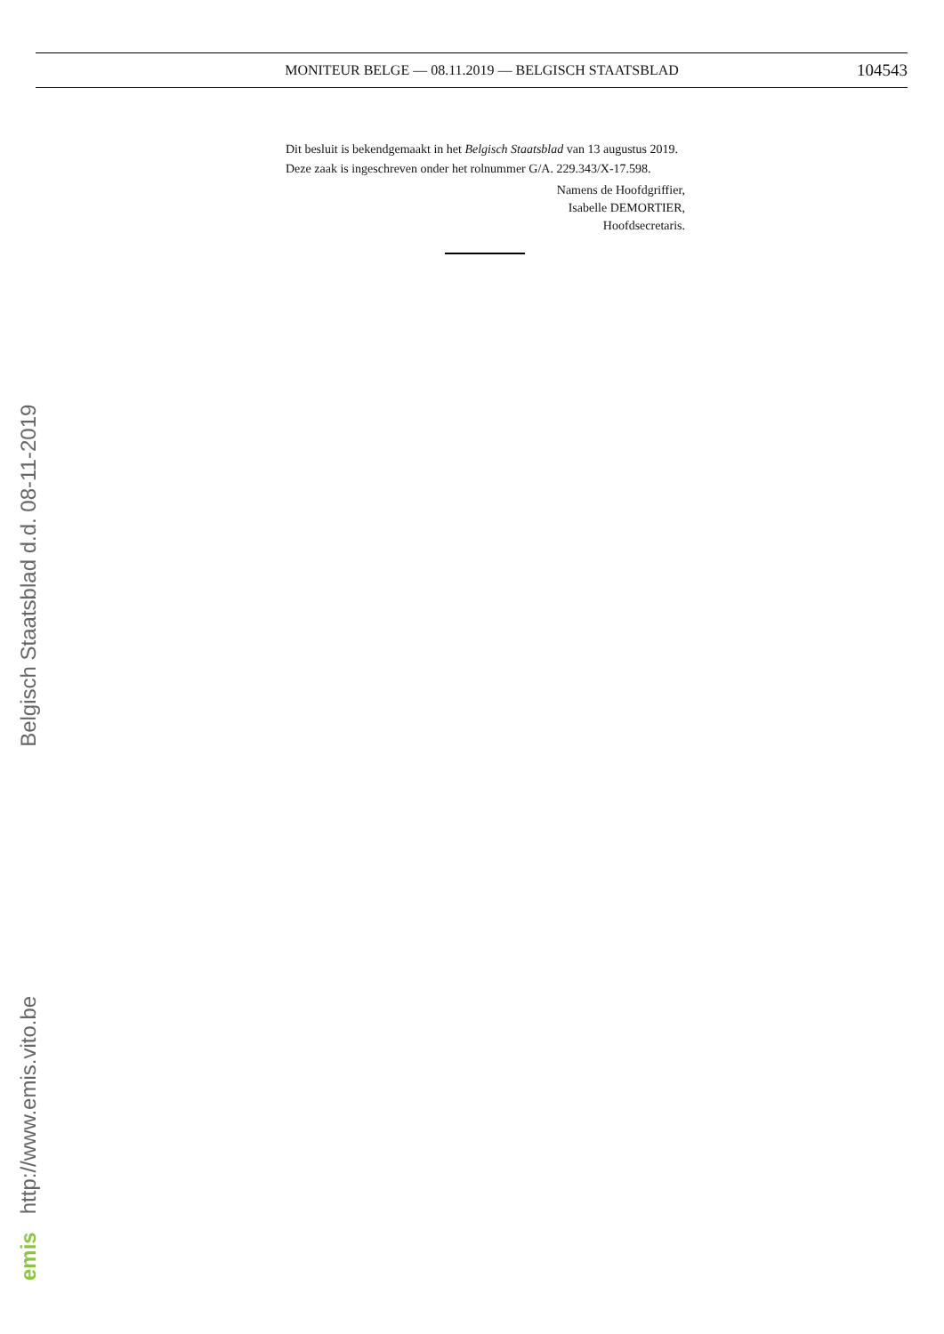MONITEUR BELGE — 08.11.2019 — BELGISCH STAATSBLAD
104543
Dit besluit is bekendgemaakt in het Belgisch Staatsblad van 13 augustus 2019.
Deze zaak is ingeschreven onder het rolnummer G/A. 229.343/X-17.598.
Namens de Hoofdgriffier,
Isabelle DEMORTIER,
Hoofdsecretaris.
emis http://www.emis.vito.be Belgisch Staatsblad d.d. 08-11-2019